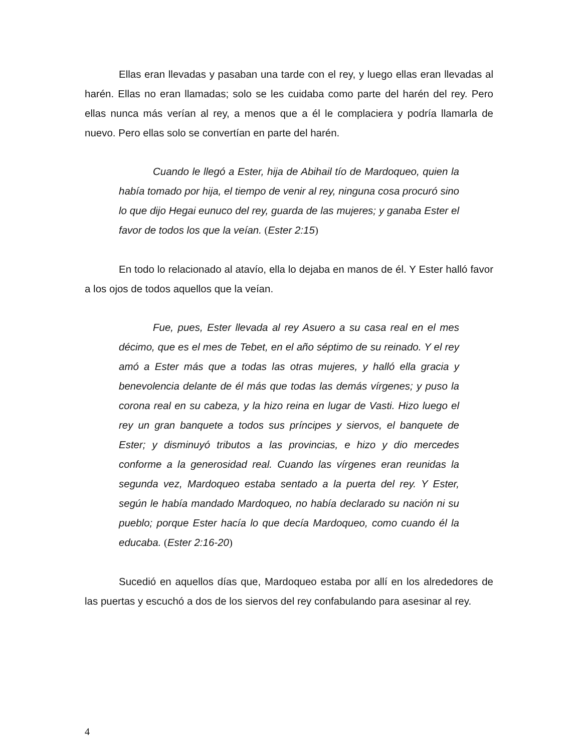Ellas eran llevadas y pasaban una tarde con el rey, y luego ellas eran llevadas al harén. Ellas no eran llamadas; solo se les cuidaba como parte del harén del rey. Pero ellas nunca más verían al rey, a menos que a él le complaciera y podría llamarla de nuevo. Pero ellas solo se convertían en parte del harén.
Cuando le llegó a Ester, hija de Abihail tío de Mardoqueo, quien la había tomado por hija, el tiempo de venir al rey, ninguna cosa procuró sino lo que dijo Hegai eunuco del rey, guarda de las mujeres; y ganaba Ester el favor de todos los que la veían. (Ester 2:15)
En todo lo relacionado al atavío, ella lo dejaba en manos de él. Y Ester halló favor a los ojos de todos aquellos que la veían.
Fue, pues, Ester llevada al rey Asuero a su casa real en el mes décimo, que es el mes de Tebet, en el año séptimo de su reinado. Y el rey amó a Ester más que a todas las otras mujeres, y halló ella gracia y benevolencia delante de él más que todas las demás vírgenes; y puso la corona real en su cabeza, y la hizo reina en lugar de Vasti. Hizo luego el rey un gran banquete a todos sus príncipes y siervos, el banquete de Ester; y disminuyó tributos a las provincias, e hizo y dio mercedes conforme a la generosidad real. Cuando las vírgenes eran reunidas la segunda vez, Mardoqueo estaba sentado a la puerta del rey. Y Ester, según le había mandado Mardoqueo, no había declarado su nación ni su pueblo; porque Ester hacía lo que decía Mardoqueo, como cuando él la educaba. (Ester 2:16-20)
Sucedió en aquellos días que, Mardoqueo estaba por allí en los alrededores de las puertas y escuchó a dos de los siervos del rey confabulando para asesinar al rey.
4